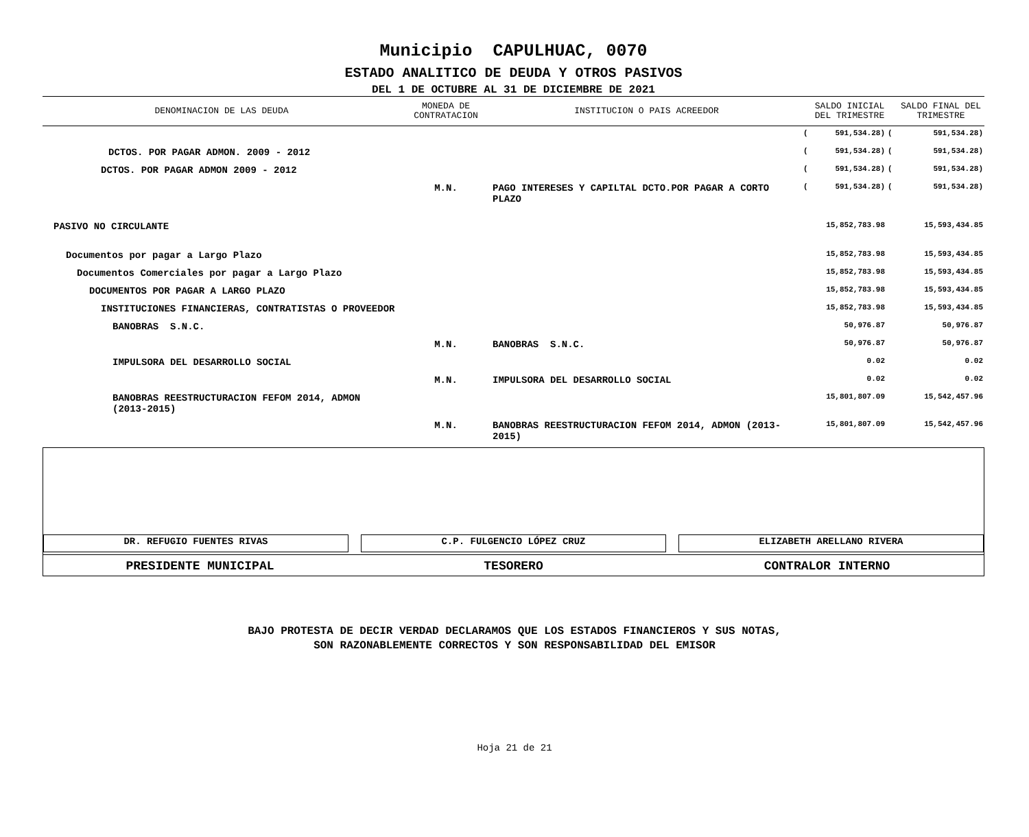Municipio CAPULHUAC, 0070
ESTADO ANALITICO DE DEUDA Y OTROS PASIVOS
DEL 1 DE OCTUBRE AL 31 DE DICIEMBRE DE 2021
| DENOMINACION DE LAS DEUDA | MONEDA DE CONTRATACION | INSTITUCION O PAIS ACREEDOR | | SALDO INICIAL DEL TRIMESTRE | | SALDO FINAL DEL TRIMESTRE |
| --- | --- | --- | --- | --- | --- | --- |
| | | | ( | 591,534.28) | ( | 591,534.28) |
| DCTOS. POR PAGAR ADMON. 2009 - 2012 | | | ( | 591,534.28) | ( | 591,534.28) |
| DCTOS. POR PAGAR ADMON 2009 - 2012 | | | ( | 591,534.28) | ( | 591,534.28) |
| | M.N. | PAGO INTERESES Y CAPILTAL DCTO.POR PAGAR A CORTO PLAZO | ( | 591,534.28) | ( | 591,534.28) |
| PASIVO NO CIRCULANTE | | | | 15,852,783.98 | | 15,593,434.85 |
| Documentos por pagar a Largo Plazo | | | | 15,852,783.98 | | 15,593,434.85 |
| Documentos Comerciales por pagar a Largo Plazo | | | | 15,852,783.98 | | 15,593,434.85 |
| DOCUMENTOS POR PAGAR A LARGO PLAZO | | | | 15,852,783.98 | | 15,593,434.85 |
| INSTITUCIONES FINANCIERAS, CONTRATISTAS O PROVEEDOR | | | | 15,852,783.98 | | 15,593,434.85 |
| BANOBRAS S.N.C. | | | | 50,976.87 | | 50,976.87 |
| | M.N. | BANOBRAS S.N.C. | | 50,976.87 | | 50,976.87 |
| IMPULSORA DEL DESARROLLO SOCIAL | | | | 0.02 | | 0.02 |
| | M.N. | IMPULSORA DEL DESARROLLO SOCIAL | | 0.02 | | 0.02 |
| BANOBRAS REESTRUCTURACION FEFOM 2014, ADMON (2013-2015) | | | | 15,801,807.09 | | 15,542,457.96 |
| | M.N. | BANOBRAS REESTRUCTURACION FEFOM 2014, ADMON (2013-2015) | | 15,801,807.09 | | 15,542,457.96 |
DR. REFUGIO FUENTES RIVAS C.P. FULGENCIO LÓPEZ CRUZ ELIZABETH ARELLANO RIVERA
PRESIDENTE MUNICIPAL TESORERO CONTRALOR INTERNO
BAJO PROTESTA DE DECIR VERDAD DECLARAMOS QUE LOS ESTADOS FINANCIEROS Y SUS NOTAS,
SON RAZONABLEMENTE CORRECTOS Y SON RESPONSABILIDAD DEL EMISOR
Hoja 21 de 21